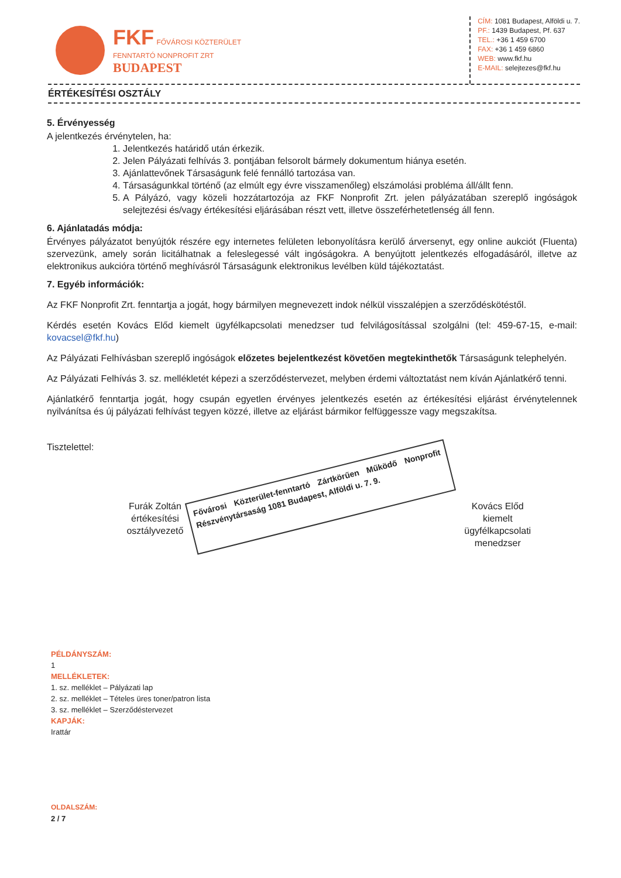FKF FŐVÁROSI KÖZTERÜLET
FENNTARTÓ NONPROFIT ZRT
BUDAPEST
CÍM: 1081 Budapest, Alföldi u. 7.
PF.: 1439 Budapest, Pf. 637
TEL.: +36 1 459 6700
FAX: +36 1 459 6860
WEB: www.fkf.hu
E-MAIL: selejtezes@fkf.hu
ÉRTÉKESÍTÉSI OSZTÁLY
5. Érvényesség
A jelentkezés érvénytelen, ha:
1. Jelentkezés határidő után érkezik.
2. Jelen Pályázati felhívás 3. pontjában felsorolt bármely dokumentum hiánya esetén.
3. Ajánlattevőnek Társaságunk felé fennálló tartozása van.
4. Társaságunkkal történő (az elmúlt egy évre visszamenőleg) elszámolási probléma áll/állt fenn.
5. A Pályázó, vagy közeli hozzátartozója az FKF Nonprofit Zrt. jelen pályázatában szereplő ingóságok selejtezési és/vagy értékesítési eljárásában részt vett, illetve összeférhetetlenség áll fenn.
6. Ajánlatadás módja:
Érvényes pályázatot benyújtók részére egy internetes felületen lebonyolításra kerülő árversenyt, egy online aukciót (Fluenta) szervezünk, amely során licitálhatnak a feleslegessé vált ingóságokra. A benyújtott jelentkezés elfogadásáról, illetve az elektronikus aukcióra történő meghívásról Társaságunk elektronikus levélben küld tájékoztatást.
7. Egyéb információk:
Az FKF Nonprofit Zrt. fenntartja a jogát, hogy bármilyen megnevezett indok nélkül visszalépjen a szerződéskötéstől.
Kérdés esetén Kovács Előd kiemelt ügyfélkapcsolati menedzser tud felvilágosítással szolgálni (tel: 459-67-15, e-mail: kovacsel@fkf.hu)
Az Pályázati Felhívásban szereplő ingóságok előzetes bejelentkezést követően megtekinthetők Társaságunk telephelyén.
Az Pályázati Felhívás 3. sz. mellékletét képezi a szerződéstervezet, melyben érdemi változtatást nem kíván Ajánlatkérő tenni.
Ajánlatkérő fenntartja jogát, hogy csupán egyetlen érvényes jelentkezés esetén az értékesítési eljárást érvénytelennek nyilvánítsa és új pályázati felhívást tegyen közzé, illetve az eljárást bármikor felfüggessze vagy megszakítsa.
Tisztelettel:
Furák Zoltán
értékesítési osztályvezető
Fővárosi Közterület-fenntartó Zártkörűen Működő Nonprofit Részvénytársaság 1081 Budapest, Alföldi u. 7. 9.
Kovács Előd
kiemelt ügyfélkapcsolati menedzser
PÉLDÁNYSZÁM:
1
MELLÉKLETEK:
1. sz. melléklet – Pályázati lap
2. sz. melléklet – Tételes üres toner/patron lista
3. sz. melléklet – Szerződéstervezet
KAPJÁK:
Irattár
OLDALSZÁM:
2 / 7